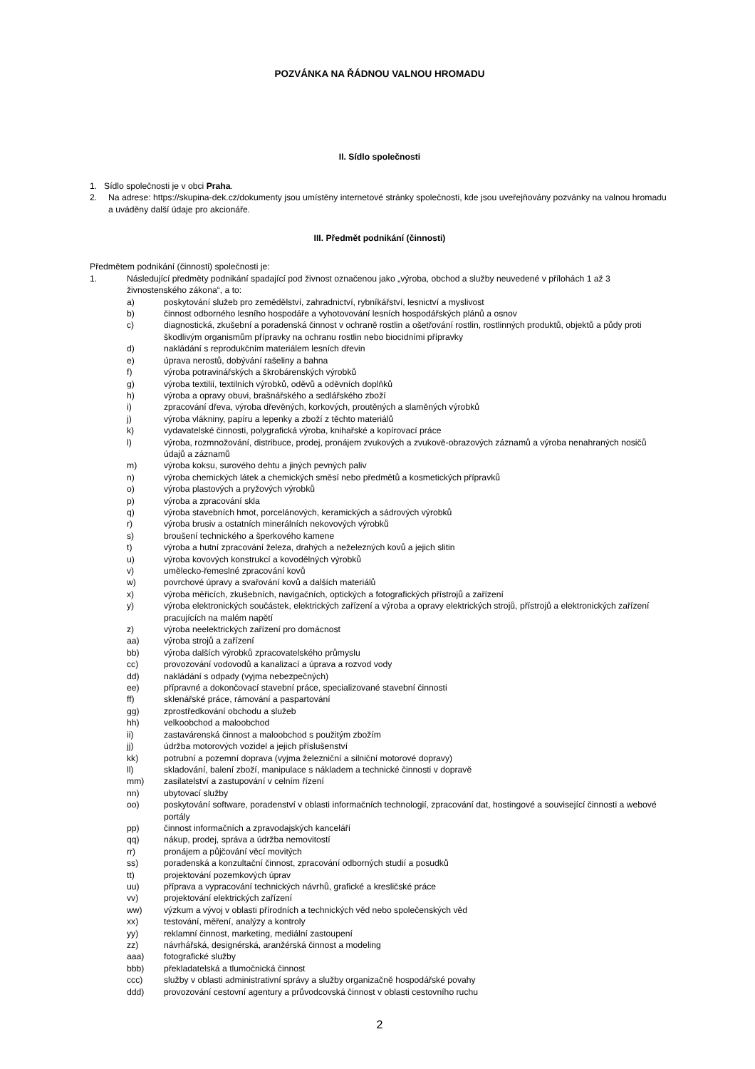POZVÁNKA NA ŘÁDNOU VALNOU HROMADU
II. Sídlo společnosti
1. Sídlo společnosti je v obci Praha.
2. Na adrese: https://skupina-dek.cz/dokumenty jsou umístěny internetové stránky společnosti, kde jsou uveřejňovány pozvánky na valnou hromadu a uváděny další údaje pro akcionáře.
III. Předmět podnikání (činnosti)
Předmětem podnikání (činnosti) společnosti je:
1. Následující předměty podnikání spadající pod živnost označenou jako „výroba, obchod a služby neuvedené v přílohách 1 až 3 živnostenského zákona“, a to:
a) poskytování služeb pro zemědělství, zahradnictví, rybníkářství, lesnictví a myslivost
b) činnost odborného lesního hospodáře a vyhotovování lesních hospodářských plánů a osnov
c) diagnostická, zkušební a poradenská činnost v ochraně rostlin a ošetřování rostlin, rostlinných produktů, objektů a půdy proti škodlivým organismům přípravky na ochranu rostlin nebo biocidními přípravky
d) nakládání s reprodukčním materiálem lesních dřevin
e) úprava nerostů, dobývání rašeliny a bahna
f) výroba potravinářských a škrobárenských výrobků
g) výroba textilií, textilních výrobků, oděvů a oděvních doplňků
h) výroba a opravy obuvi, brašnářského a sedlářského zboží
i) zpracování dřeva, výroba dřevěných, korkových, proutěných a slaměných výrobků
j) výroba vlákniny, papíru a lepenky a zboží z těchto materiálů
k) vydavatelské činnosti, polygrafická výroba, knihařské a kopírovací práce
l) výroba, rozmnožování, distribuce, prodej, pronájem zvukových a zvukově-obrazových záznamů a výroba nenahraných nosičů údajů a záznamů
m) výroba koksu, surového dehtu a jiných pevných paliv
n) výroba chemických látek a chemických směsí nebo předmětů a kosmetických přípravků
o) výroba plastových a pryžových výrobků
p) výroba a zpracování skla
q) výroba stavebních hmot, porcelánových, keramických a sádrových výrobků
r) výroba brusiv a ostatních minerálních nekovových výrobků
s) broušení technického a šperkového kamene
t) výroba a hutní zpracování železa, drahých a neželezných kovů a jejich slitin
u) výroba kovových konstrukcí a kovodělných výrobků
v) umělecko-řemeslné zpracování kovů
w) povrchové úpravy a svařování kovů a dalších materiálů
x) výroba měřicích, zkušebních, navigačních, optických a fotografických přístrojů a zařízení
y) výroba elektronických součástek, elektrických zařízení a výroba a opravy elektrických strojů, přístrojů a elektronických zařízení pracujících na malém napětí
z) výroba neelektrických zařízení pro domácnost
aa) výroba strojů a zařízení
bb) výroba dalších výrobků zpracovatelského průmyslu
cc) provozování vodovodů a kanalizací a úprava a rozvod vody
dd) nakládání s odpady (vyjma nebezpečných)
ee) přípravné a dokončovací stavební práce, specializované stavební činnosti
ff) sklenářské práce, rámování a paspartování
gg) zprostředkování obchodu a služeb
hh) velkoobchod a maloobchod
ii) zastavárenská činnost a maloobchod s použitým zbožím
jj) údržba motorových vozidel a jejich příslušenství
kk) potrubní a pozemní doprava (vyjma železniční a silniční motorové dopravy)
ll) skladování, balení zboží, manipulace s nákladem a technické činnosti v dopravě
mm) zasilatelství a zastupování v celním řízení
nn) ubytovací služby
oo) poskytování software, poradenství v oblasti informačních technologií, zpracování dat, hostingové a související činnosti a webové portály
pp) činnost informačních a zpravodajských kanceláří
qq) nákup, prodej, správa a údržba nemovitostí
rr) pronájem a půjčování věcí movitých
ss) poradenská a konzultační činnost, zpracování odborných studií a posudků
tt) projektování pozemkových úprav
uu) příprava a vypracování technických návrhů, grafické a kresličské práce
vv) projektování elektrických zařízení
ww) výzkum a vývoj v oblasti přírodních a technických věd nebo společenských věd
xx) testování, měření, analýzy a kontroly
yy) reklamní činnost, marketing, mediální zastoupení
zz) návrhářská, designérská, aranžérská činnost a modeling
aaa) fotografické služby
bbb) překladatelská a tlumočnická činnost
ccc) služby v oblasti administrativní správy a služby organizačně hospodářské povahy
ddd) provozování cestovní agentury a průvodcovská činnost v oblasti cestovního ruchu
2